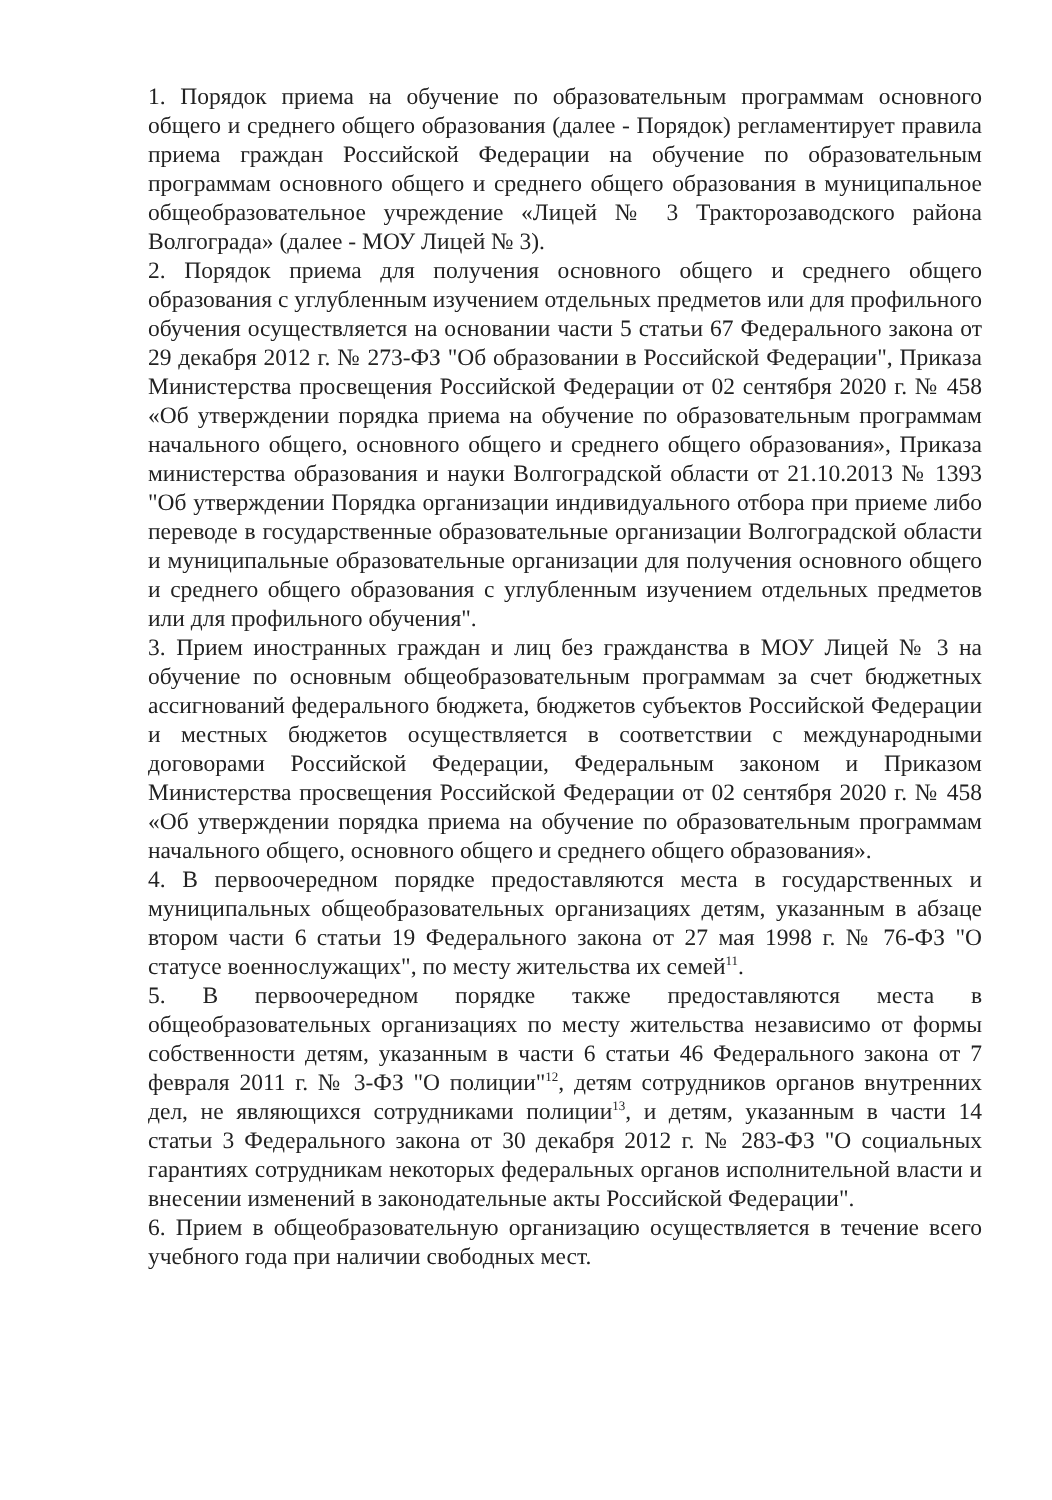1. Порядок приема на обучение по образовательным программам основного общего и среднего общего образования (далее - Порядок) регламентирует правила приема граждан Российской Федерации на обучение по образовательным программам основного общего и среднего общего образования в муниципальное общеобразовательное учреждение «Лицей № 3 Тракторозаводского района Волгограда» (далее - МОУ Лицей № 3).
2. Порядок приема для получения основного общего и среднего общего образования с углубленным изучением отдельных предметов или для профильного обучения осуществляется на основании части 5 статьи 67 Федерального закона от 29 декабря 2012 г. № 273-ФЗ "Об образовании в Российской Федерации", Приказа Министерства просвещения Российской Федерации от 02 сентября 2020 г. № 458 «Об утверждении порядка приема на обучение по образовательным программам начального общего, основного общего и среднего общего образования», Приказа министерства образования и науки Волгоградской области от 21.10.2013 № 1393 "Об утверждении Порядка организации индивидуального отбора при приеме либо переводе в государственные образовательные организации Волгоградской области и муниципальные образовательные организации для получения основного общего и среднего общего образования с углубленным изучением отдельных предметов или для профильного обучения".
3. Прием иностранных граждан и лиц без гражданства в МОУ Лицей № 3 на обучение по основным общеобразовательным программам за счет бюджетных ассигнований федерального бюджета, бюджетов субъектов Российской Федерации и местных бюджетов осуществляется в соответствии с международными договорами Российской Федерации, Федеральным законом и Приказом Министерства просвещения Российской Федерации от 02 сентября 2020 г. № 458 «Об утверждении порядка приема на обучение по образовательным программам начального общего, основного общего и среднего общего образования».
4. В первоочередном порядке предоставляются места в государственных и муниципальных общеобразовательных организациях детям, указанным в абзаце втором части 6 статьи 19 Федерального закона от 27 мая 1998 г. № 76-ФЗ "О статусе военнослужащих", по месту жительства их семей<sup>11</sup>.
5. В первоочередном порядке также предоставляются места в общеобразовательных организациях по месту жительства независимо от формы собственности детям, указанным в части 6 статьи 46 Федерального закона от 7 февраля 2011 г. № 3-ФЗ "О полиции"<sup>12</sup>, детям сотрудников органов внутренних дел, не являющихся сотрудниками полиции<sup>13</sup>, и детям, указанным в части 14 статьи 3 Федерального закона от 30 декабря 2012 г. № 283-ФЗ "О социальных гарантиях сотрудникам некоторых федеральных органов исполнительной власти и внесении изменений в законодательные акты Российской Федерации".
6. Прием в общеобразовательную организацию осуществляется в течение всего учебного года при наличии свободных мест.